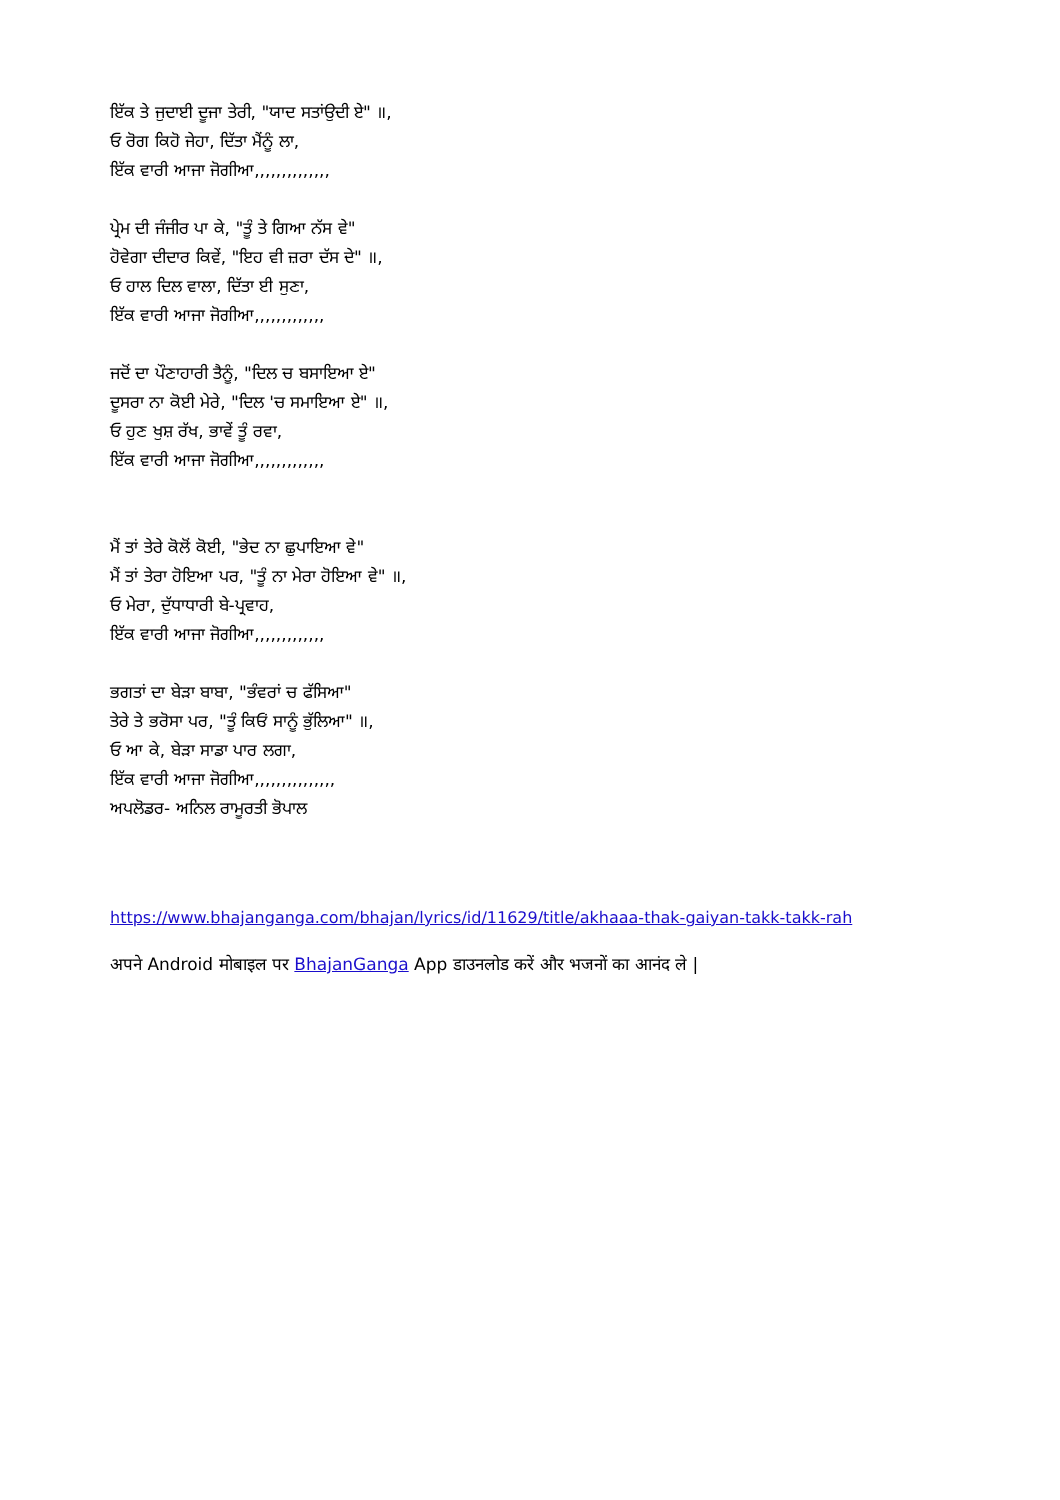ਇੱਕ ਤੇ ਜੁਦਾਈ ਦੂਜਾ ਤੇਰੀ, "ਯਾਦ ਸਤਾਂਉਦੀ ਏ" ॥,
ਓ ਰੋਗ ਕਿਹੋ ਜੇਹਾ, ਦਿੱਤਾ ਮੈਂਨੂੰ ਲਾ,
ਇੱਕ ਵਾਰੀ ਆਜਾ ਜੋਗੀਆ,,,,,,,,,,,,,,
ਪ੍ਰੇਮ ਦੀ ਜੰਜੀਰ ਪਾ ਕੇ, "ਤੂੰ ਤੇ ਗਿਆ ਨੱਸ ਵੇ"
ਹੋਵੇਗਾ ਦੀਦਾਰ ਕਿਵੇਂ, "ਇਹ ਵੀ ਜ਼ਰਾ ਦੱਸ ਦੇ" ॥,
ਓ ਹਾਲ ਦਿਲ ਵਾਲਾ, ਦਿੱਤਾ ਈ ਸੁਣਾ,
ਇੱਕ ਵਾਰੀ ਆਜਾ ਜੋਗੀਆ,,,,,,,,,,,,,
ਜਦੋਂ ਦਾ ਪੌਣਾਹਾਰੀ ਤੈਨੂੰ, "ਦਿਲ ਚ ਬਸਾਇਆ ਏ"
ਦੂਸਰਾ ਨਾ ਕੋਈ ਮੇਰੇ, "ਦਿਲ 'ਚ ਸਮਾਇਆ ਏ" ॥,
ਓ ਹੁਣ ਖੁਸ਼ ਰੱਖ, ਭਾਵੇਂ ਤੂੰ ਰਵਾ,
ਇੱਕ ਵਾਰੀ ਆਜਾ ਜੋਗੀਆ,,,,,,,,,,,,,
ਮੈਂ ਤਾਂ ਤੇਰੇ ਕੋਲੋਂ ਕੋਈ, "ਭੇਦ ਨਾ ਛੁਪਾਇਆ ਵੇ"
ਮੈਂ ਤਾਂ ਤੇਰਾ ਹੋਇਆ ਪਰ, "ਤੂੰ ਨਾ ਮੇਰਾ ਹੋਇਆ ਵੇ" ॥,
ਓ ਮੇਰਾ, ਦੁੱਧਾਧਾਰੀ ਬੇ-ਪ੍ਰਵਾਹ,
ਇੱਕ ਵਾਰੀ ਆਜਾ ਜੋਗੀਆ,,,,,,,,,,,,,
ਭਗਤਾਂ ਦਾ ਬੇੜਾ ਬਾਬਾ, "ਭੰਵਰਾਂ ਚ ਫੱਸਿਆ"
ਤੇਰੇ ਤੇ ਭਰੋਸਾ ਪਰ, "ਤੂੰ ਕਿਓਂ ਸਾਨੂੰ ਭੁੱਲਿਆ" ॥,
ਓ ਆ ਕੇ, ਬੇੜਾ ਸਾਡਾ ਪਾਰ ਲਗਾ,
ਇੱਕ ਵਾਰੀ ਆਜਾ ਜੋਗੀਆ,,,,,,,,,,,,,,,
ਅਪਲੋਡਰ- ਅਨਿਲ ਰਾਮੂਰਤੀ ਭੋਪਾਲ
https://www.bhajanganga.com/bhajan/lyrics/id/11629/title/akhaaa-thak-gaiyan-takk-takk-rah
अपने Android मोबाइल पर BhajanGanga App डाउनलोड करें और भजनों का आनंद ले |